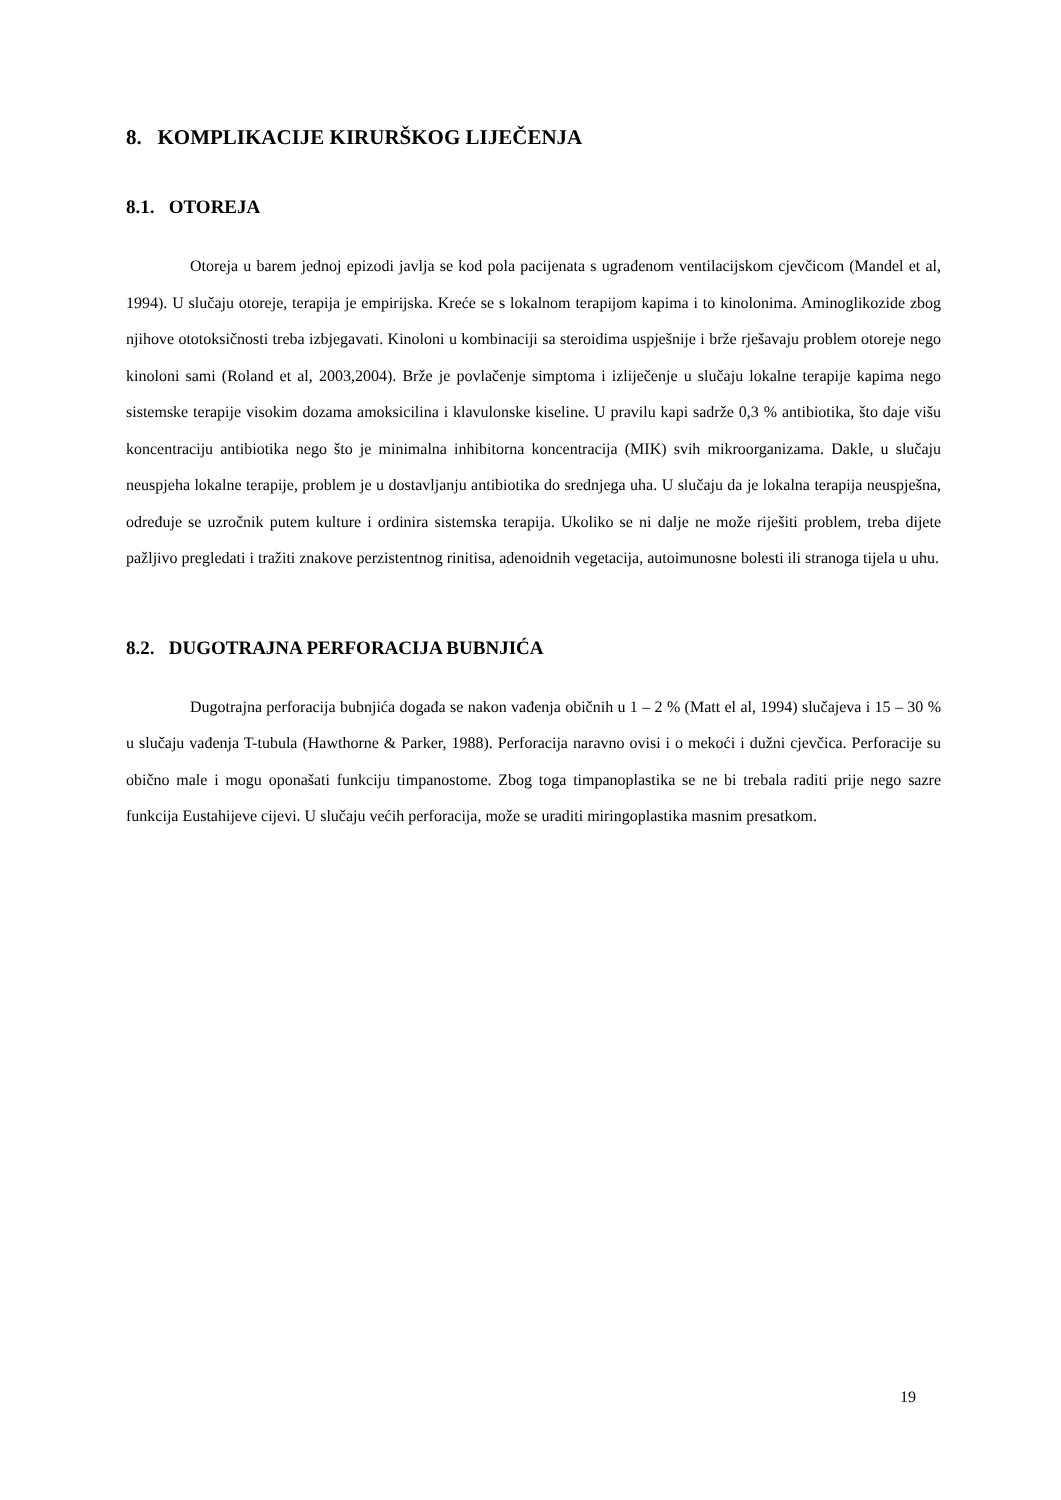8. KOMPLIKACIJE KIRURŠKOG LIJEČENJA
8.1. OTOREJA
Otoreja u barem jednoj epizodi javlja se kod pola pacijenata s ugrađenom ventilacijskom cjevčicom (Mandel et al, 1994). U slučaju otoreje, terapija je empirijska. Kreće se s lokalnom terapijom kapima i to kinolonima. Aminoglikozide zbog njihove ototoksičnosti treba izbjegavati. Kinoloni u kombinaciji sa steroidima uspješnije i brže rješavaju problem otoreje nego kinoloni sami (Roland et al, 2003,2004). Brže je povlačenje simptoma i izliječenje u slučaju lokalne terapije kapima nego sistemske terapije visokim dozama amoksicilina i klavulonske kiseline. U pravilu kapi sadrže 0,3 % antibiotika, što daje višu koncentraciju antibiotika nego što je minimalna inhibitorna koncentracija (MIK) svih mikroorganizama. Dakle, u slučaju neuspjeha lokalne terapije, problem je u dostavljanju antibiotika do srednjega uha. U slučaju da je lokalna terapija neuspješna, određuje se uzročnik putem kulture i ordinira sistemska terapija. Ukoliko se ni dalje ne može riješiti problem, treba dijete pažljivo pregledati i tražiti znakove perzistentnog rinitisa, adenoidnih vegetacija, autoimunosne bolesti ili stranoga tijela u uhu.
8.2. DUGOTRAJNA PERFORACIJA BUBNJIĆA
Dugotrajna perforacija bubnjića događa se nakon vađenja običnih u 1 – 2 % (Matt el al, 1994) slučajeva i 15 – 30 % u slučaju vađenja T-tubula (Hawthorne & Parker, 1988). Perforacija naravno ovisi i o mekoći i dužni cjevčica. Perforacije su obično male i mogu oponašati funkciju timpanostome. Zbog toga timpanoplastika se ne bi trebala raditi prije nego sazre funkcija Eustahijeve cijevi. U slučaju većih perforacija, može se uraditi miringoplastika masnim presatkom.
19